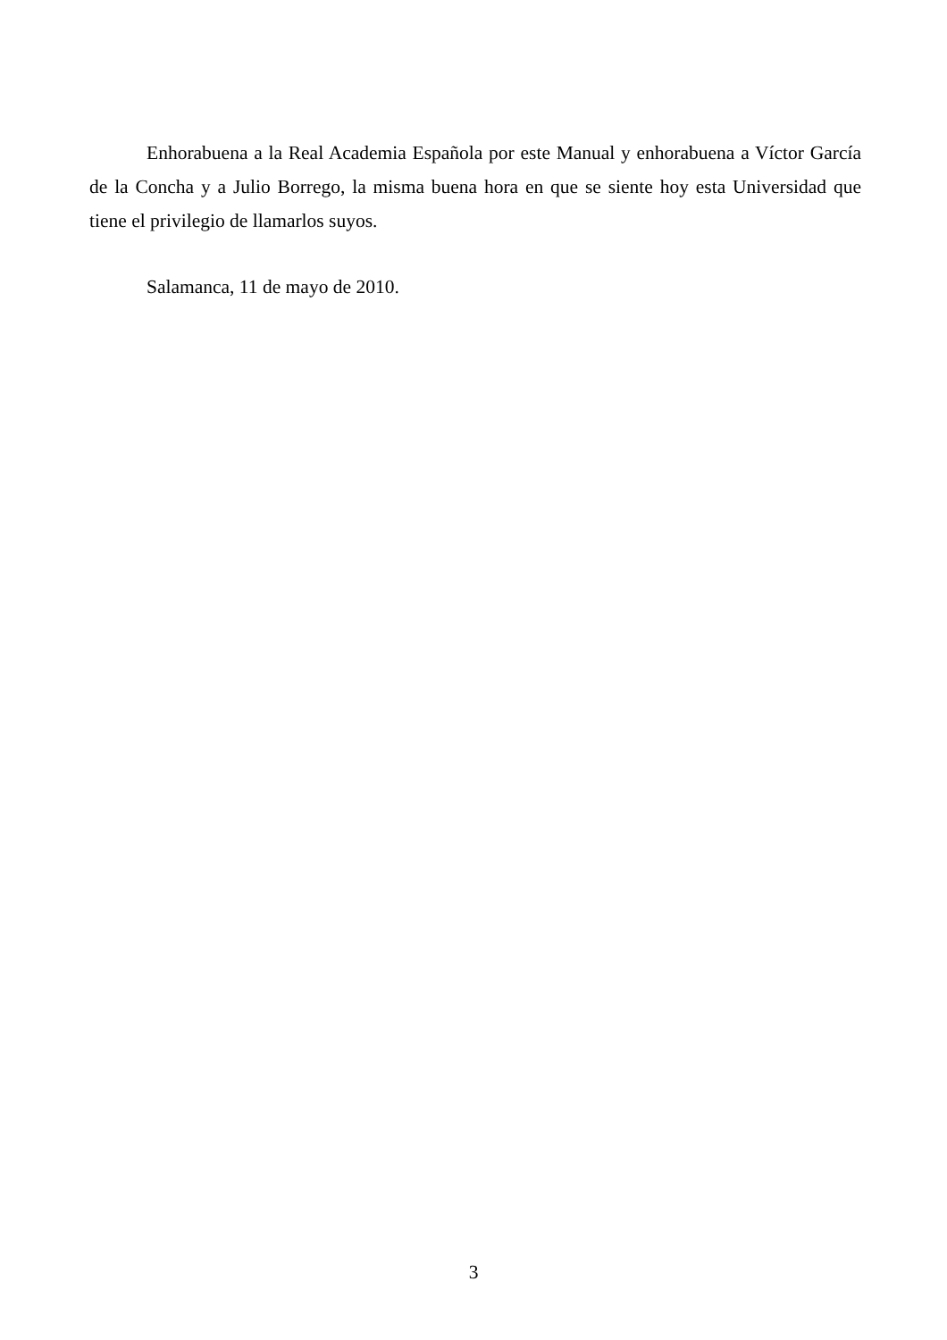Enhorabuena a la Real Academia Española por este Manual y enhorabuena a Víctor García de la Concha y a Julio Borrego, la misma buena hora en que se siente hoy esta Universidad que tiene el privilegio de llamarlos suyos.
Salamanca, 11 de mayo de 2010.
3